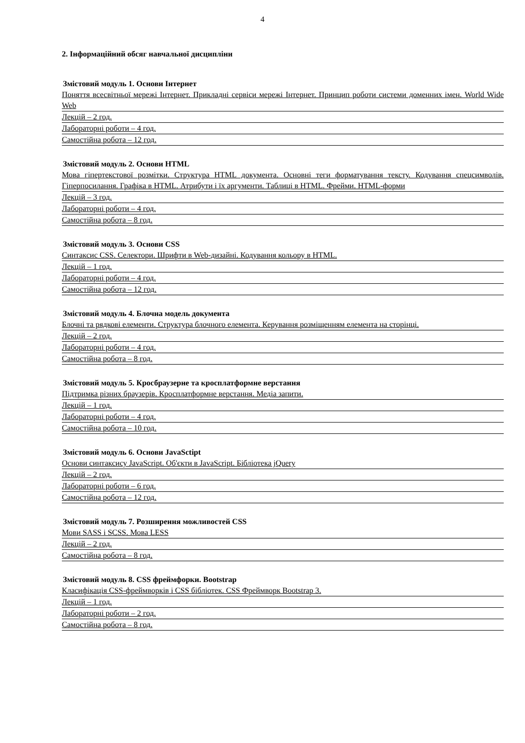4
2. Інформаційний обсяг навчальної дисципліни
Змістовий модуль 1. Основи Інтернет
Поняття всесвітньої мережі Інтернет. Прикладні сервіси мережі Інтернет. Принцип роботи системи доменних імен. World Wide Web
Лекцій – 2 год.
Лабораторні роботи – 4 год.
Самостійна робота – 12 год.
Змістовий модуль 2. Основи HTML
Мова гіпертекстової розмітки. Структура HTML документа. Основні теги форматування тексту. Кодування спецсимволів. Гіперпосилання. Графіка в HTML. Атрибути і їх аргументи. Таблиці в HTML. Фрейми. HTML-форми
Лекцій – 3 год.
Лабораторні роботи – 4 год.
Самостійна робота – 8 год.
Змістовий модуль 3. Основи CSS
Синтаксис CSS. Селектори. Шрифти в Web-дизайні. Кодування кольору в HTML.
Лекцій – 1 год.
Лабораторні роботи – 4 год.
Самостійна робота – 12 год.
Змістовий модуль 4. Блочна модель документа
Блочні та рядкові елементи. Структура блочного елемента. Керування розміщенням елемента на сторінці.
Лекцій – 2 год.
Лабораторні роботи – 4 год.
Самостійна робота – 8 год.
Змістовий модуль 5. Кросбраузерне та кросплатформне верстання
Підтримка різних браузерів. Кросплатформне верстання. Медіа запити.
Лекцій – 1 год.
Лабораторні роботи – 4 год.
Самостійна робота – 10 год.
Змістовий модуль 6. Основи JavaSctipt
Основи синтаксису JavaScript. Об'єкти в JavaScript. Бібліотека jQuery
Лекцій – 2 год.
Лабораторні роботи – 6 год.
Самостійна робота – 12 год.
Змістовий модуль 7. Розширення можливостей CSS
Мови SASS і SCSS. Мова LESS
Лекцій – 2 год.
Самостійна робота – 8 год.
Змістовий модуль 8. CSS фреймфорки. Bootstrap
Класифікація CSS-фреймворків і CSS бібліотек. CSS Фреймворк Bootstrap 3.
Лекцій – 1 год.
Лабораторні роботи – 2 год.
Самостійна робота – 8 год.